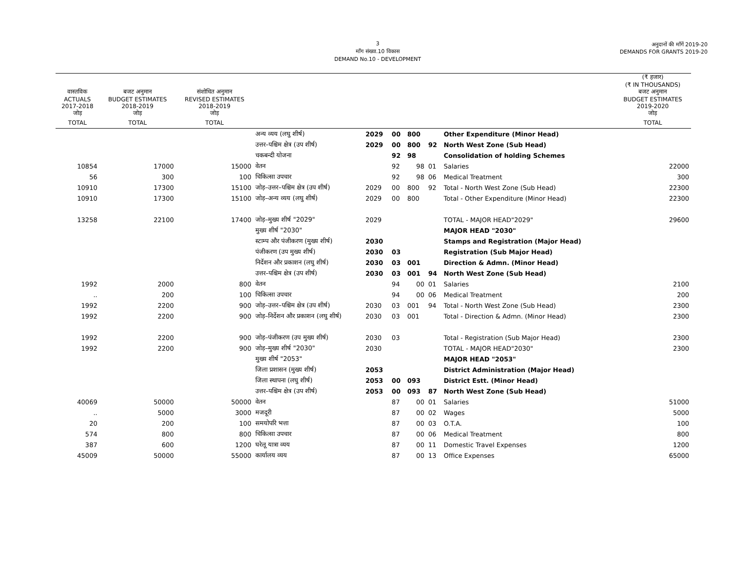3
माँग संख्या.10 विकास
DEMAND No.10 - DEVELOPMENT
अनुदानों की माँगें 2019-20
DEMANDS FOR GRANTS 2019-20
| | | | | | | | | | (₹ हजार) (₹ IN THOUSANDS) |
| --- | --- | --- | --- | --- | --- | --- | --- | --- | --- |
| वास्तविक ACTUALS 2017-2018 जोड़ | बजट अनुमान BUDGET ESTIMATES 2018-2019 जोड़ | संशोधित अनुमान REVISED ESTIMATES 2018-2019 जोड़ | | | | | | | बजट अनुमान BUDGET ESTIMATES 2019-2020 जोड़ |
| TOTAL | TOTAL | TOTAL | | | | | | | TOTAL |
| | | | अन्य व्यय (लघु शीर्ष) | 2029 | 00 | 800 | | Other Expenditure (Minor Head) | |
| | | | उत्तर–पश्चिम क्षेत्र (उप शीर्ष) | 2029 | 00 | 800 | 92 | North West Zone (Sub Head) | |
| | | | चकबन्दी योजना | | 92 | 98 | | Consolidation of holding Schemes | |
| 10854 | 17000 | 15000 | वेतन | | 92 | 98 | 01 | Salaries | 22000 |
| 56 | 300 | 100 | चिकित्सा उपचार | | 92 | 98 | 06 | Medical Treatment | 300 |
| 10910 | 17300 | 15100 | जोड़–उत्तर–पश्चिम क्षेत्र (उप शीर्ष) | 2029 | 00 | 800 | 92 | Total - North West Zone (Sub Head) | 22300 |
| 10910 | 17300 | 15100 | जोड़–अन्य व्यय (लघु शीर्ष) | 2029 | 00 | 800 | | Total - Other Expenditure (Minor Head) | 22300 |
| 13258 | 22100 | 17400 | जोड़–मुख्य शीर्ष "2029" | 2029 | | | | TOTAL - MAJOR HEAD"2029" | 29600 |
| | | | मुख्य शीर्ष "2030" | | | | | MAJOR HEAD "2030" | |
| | | | स्टाम्प और पंजीकरण (मुख्य शीर्ष) | 2030 | | | | Stamps and Registration (Major Head) | |
| | | | पंजीकरण (उप मुख्य शीर्ष) | 2030 | 03 | | | Registration (Sub Major Head) | |
| | | | निर्देशन और प्रकाशन (लघु शीर्ष) | 2030 | 03 | 001 | | Direction & Admn. (Minor Head) | |
| | | | उत्तर–पश्चिम क्षेत्र (उप शीर्ष) | 2030 | 03 | 001 | 94 | North West Zone (Sub Head) | |
| 1992 | 2000 | 800 | वेतन | | 94 | 00 | 01 | Salaries | 2100 |
| .. | 200 | 100 | चिकित्सा उपचार | | 94 | 00 | 06 | Medical Treatment | 200 |
| 1992 | 2200 | 900 | जोड़–उत्तर–पश्चिम क्षेत्र (उप शीर्ष) | 2030 | 03 | 001 | 94 | Total - North West Zone (Sub Head) | 2300 |
| 1992 | 2200 | 900 | जोड़–निर्देशन और प्रकाशन (लघु शीर्ष) | 2030 | 03 | 001 | | Total - Direction & Admn. (Minor Head) | 2300 |
| 1992 | 2200 | 900 | जोड़–पंजीकरण (उप मुख्य शीर्ष) | 2030 | 03 | | | Total - Registration (Sub Major Head) | 2300 |
| 1992 | 2200 | 900 | जोड़–मुख्य शीर्ष "2030" | 2030 | | | | TOTAL - MAJOR HEAD"2030" | 2300 |
| | | | मुख्य शीर्ष "2053" | | | | | MAJOR HEAD "2053" | |
| | | | जिला प्रशासन (मुख्य शीर्ष) | 2053 | | | | District Administration (Major Head) | |
| | | | जिला स्थापना (लघु शीर्ष) | 2053 | 00 | 093 | | District Estt. (Minor Head) | |
| | | | उत्तर–पश्चिम क्षेत्र (उप शीर्ष) | 2053 | 00 | 093 | 87 | North West Zone (Sub Head) | |
| 40069 | 50000 | 50000 | वेतन | | 87 | 00 | 01 | Salaries | 51000 |
| .. | 5000 | 3000 | मजदूरी | | 87 | 00 | 02 | Wages | 5000 |
| 20 | 200 | 100 | समयोपरि भत्ता | | 87 | 00 | 03 | O.T.A. | 100 |
| 574 | 800 | 800 | चिकित्सा उपचार | | 87 | 00 | 06 | Medical Treatment | 800 |
| 387 | 600 | 1200 | घरेलू यात्रा व्यय | | 87 | 00 | 11 | Domestic Travel Expenses | 1200 |
| 45009 | 50000 | 55000 | कार्यालय व्यय | | 87 | 00 | 13 | Office Expenses | 65000 |